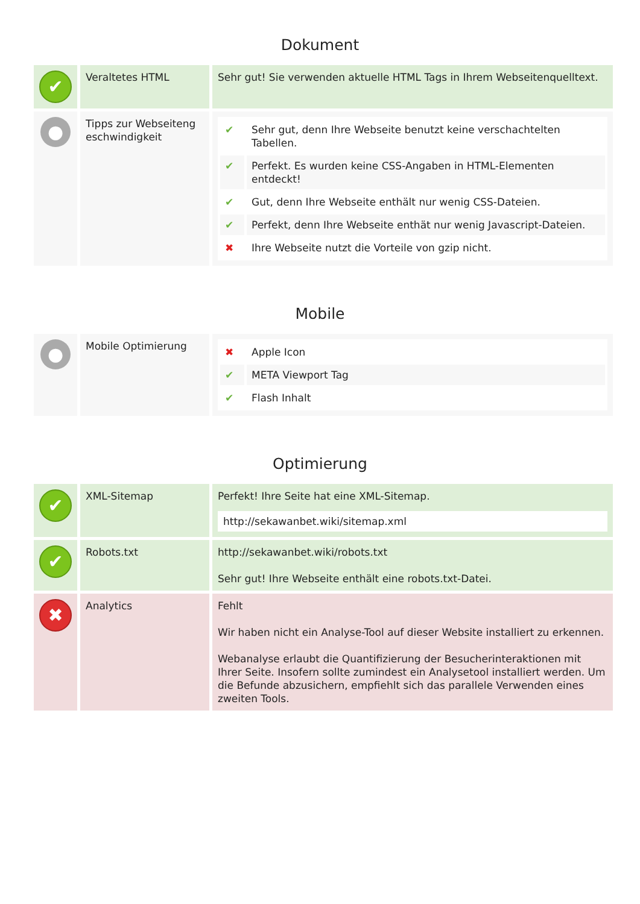Dokument
| ✔ | Veraltetes HTML | Sehr gut! Sie verwenden aktuelle HTML Tags in Ihrem Webseitenquelltext. |
| ● | Tipps zur Webseiteng eschwindigkeit | / ✔ / Sehr gut, denn Ihre Webseite benutzt keine verschachtelten Tabellen. / / ✔ / Perfekt. Es wurden keine CSS-Angaben in HTML-Elementen entdeckt! / / ✔ / Gut, denn Ihre Webseite enthält nur wenig CSS-Dateien. / / ✔ / Perfekt, denn Ihre Webseite enthät nur wenig Javascript-Dateien. / / ✖ / Ihre Webseite nutzt die Vorteile von gzip nicht. / |
Mobile
| ● | Mobile Optimierung | / ✖ / Apple Icon / / ✔ / META Viewport Tag / / ✔ / Flash Inhalt / |
Optimierung
| ✔ | XML-Sitemap | Perfekt! Ihre Seite hat eine XML-Sitemap. http://sekawanbet.wiki/sitemap.xml |
| ✔ | Robots.txt | http://sekawanbet.wiki/robots.txt Sehr gut! Ihre Webseite enthält eine robots.txt-Datei. |
| ✖ | Analytics | Fehlt Wir haben nicht ein Analyse-Tool auf dieser Website installiert zu erkennen. Webanalyse erlaubt die Quantifizierung der Besucherinteraktionen mit Ihrer Seite. Insofern sollte zumindest ein Analysetool installiert werden. Um die Befunde abzusichern, empfiehlt sich das parallele Verwenden eines zweiten Tools. |